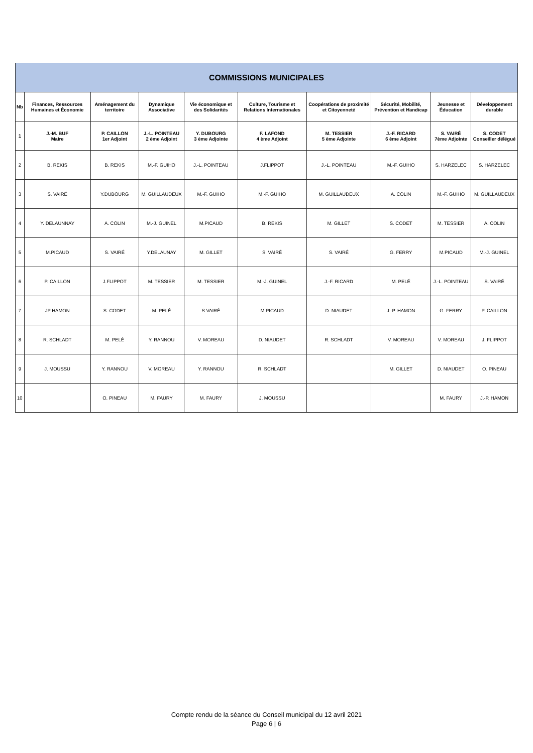| COMMISSIONS MUNICIPALES | | | | | | | | | |
| --- | --- | --- | --- | --- | --- | --- | --- | --- | --- |
| Nb | Finances, Ressources Humaines et Économie | Aménagement du territoire | Dynamique Associative | Vie économique et des Solidarités | Culture, Tourisme et Relations Internationales | Coopérations de proximité et Citoyenneté | Sécurité, Mobilité, Prévention et Handicap | Jeunesse et Éducation | Développement durable |
| 1 | J.-M. BUF Maire | P. CAILLON 1er Adjoint | J.-L. POINTEAU 2 ème Adjoint | Y. DUBOURG 3 ème Adjointe | F. LAFOND 4 ème Adjoint | M. TESSIER 5 ème Adjointe | J.-F. RICARD 6 ème Adjoint | S. VAIRÉ 7ème Adjointe | S. CODET Conseiller délégué |
| 2 | B. REKIS | B. REKIS | M.-F. GUIHO | J.-L. POINTEAU | J.FLIPPOT | J.-L. POINTEAU | M.-F. GUIHO | S. HARZELEC | S. HARZELEC |
| 3 | S. VAIRÉ | Y.DUBOURG | M. GUILLAUDEUX | M.-F. GUIHO | M.-F. GUIHO | M. GUILLAUDEUX | A. COLIN | M.-F. GUIHO | M. GUILLAUDEUX |
| 4 | Y. DELAUNNAY | A. COLIN | M.-J. GUINEL | M.PICAUD | B. REKIS | M. GILLET | S. CODET | M. TESSIER | A. COLIN |
| 5 | M.PICAUD | S. VAIRÉ | Y.DELAUNAY | M. GILLET | S. VAIRÉ | S. VAIRÉ | G. FERRY | M.PICAUD | M.-J. GUINEL |
| 6 | P. CAILLON | J.FLIPPOT | M. TESSIER | M. TESSIER | M.-J. GUINEL | J.-F. RICARD | M. PELÉ | J.-L. POINTEAU | S. VAIRÉ |
| 7 | JP HAMON | S. CODET | M. PELÉ | S.VAIRÉ | M.PICAUD | D. NIAUDET | J.-P. HAMON | G. FERRY | P. CAILLON |
| 8 | R. SCHLADT | M. PELÉ | Y. RANNOU | V. MOREAU | D. NIAUDET | R. SCHLADT | V. MOREAU | V. MOREAU | J. FLIPPOT |
| 9 | J. MOUSSU | Y. RANNOU | V. MOREAU | Y. RANNOU | R. SCHLADT | | M. GILLET | D. NIAUDET | O. PINEAU |
| 10 | | O. PINEAU | M. FAURY | M. FAURY | J. MOUSSU | | | M. FAURY | J.-P. HAMON |
Compte rendu de la séance du Conseil municipal du 12 avril 2021
Page 6 | 6